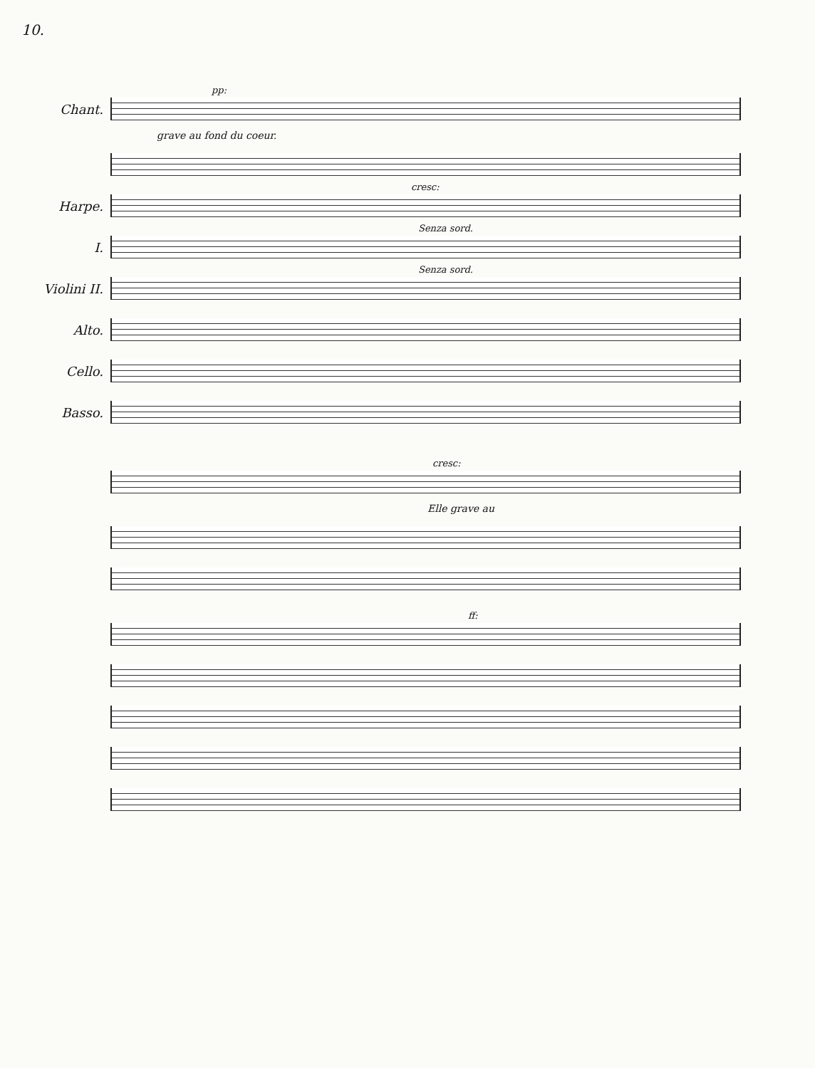10.
Chant.
pp:
grave au fond du coeur.
cresc:
Harpe.
I.
Senza sord.
Violini II.
Senza sord.
Alto.
Cello.
Basso.
cresc:
Elle grave au
ff: